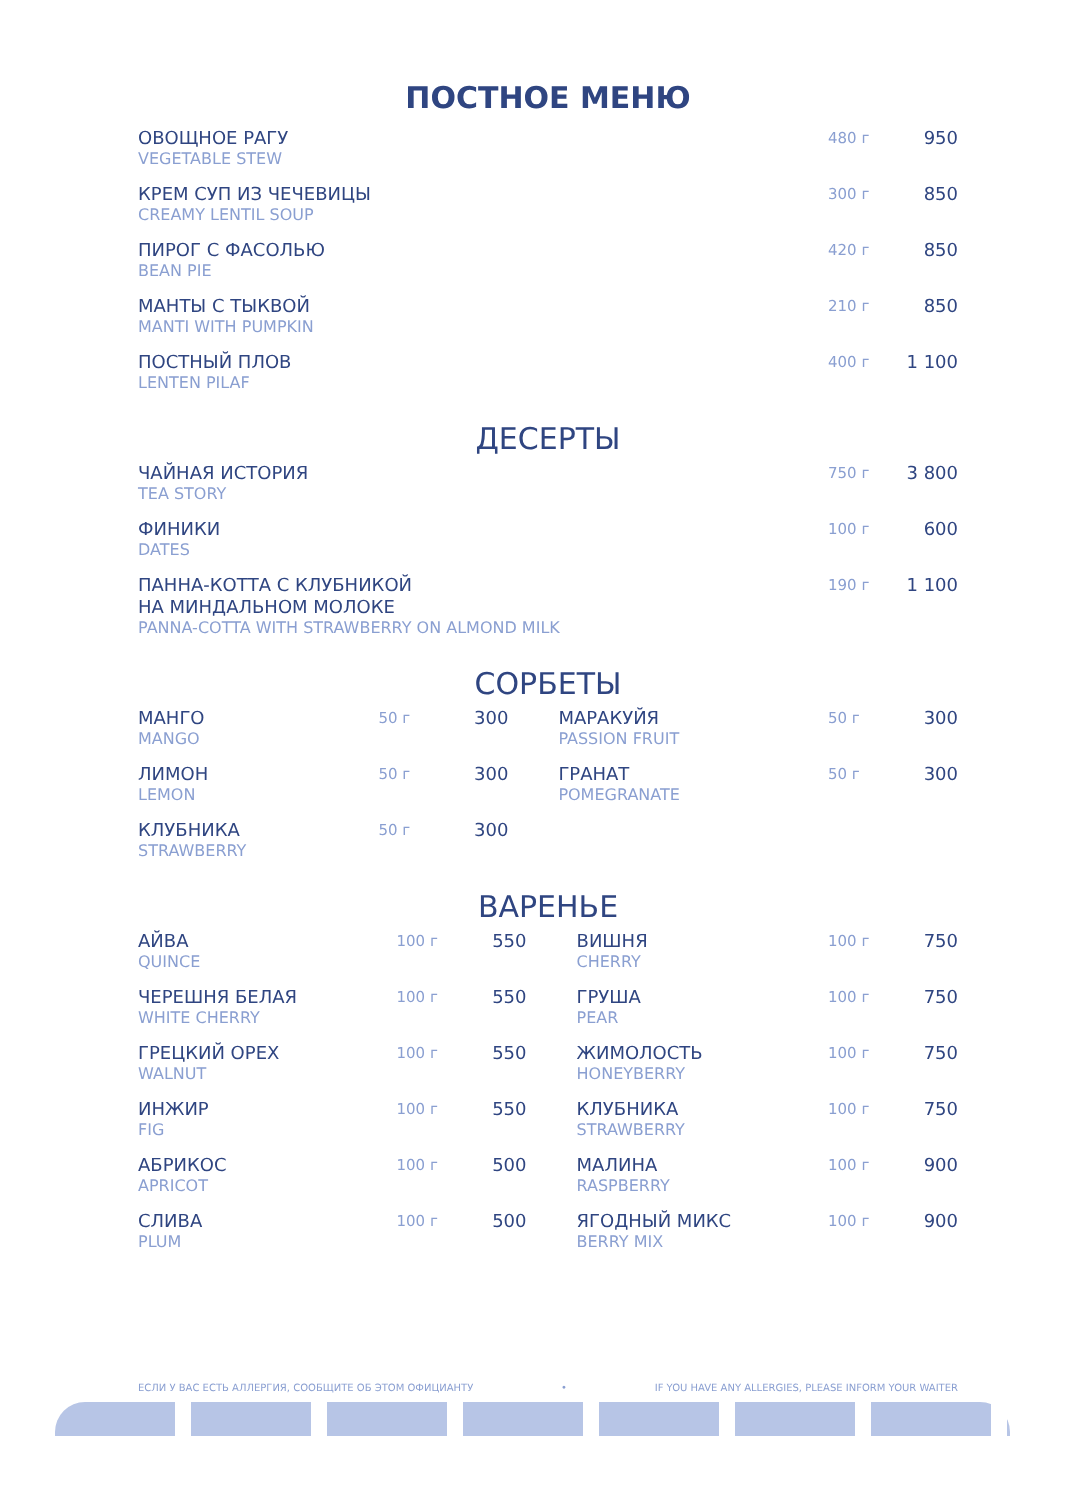ПОСТНОЕ МЕНЮ
| ОВОЩНОЕ РАГУ VEGETABLE STEW | 480 г | 950 |
| КРЕМ СУП ИЗ ЧЕЧЕВИЦЫ CREAMY LENTIL SOUP | 300 г | 850 |
| ПИРОГ С ФАСОЛЬЮ BEAN PIE | 420 г | 850 |
| МАНТЫ С ТЫКВОЙ MANTI WITH PUMPKIN | 210 г | 850 |
| ПОСТНЫЙ ПЛОВ LENTEN PILAF | 400 г | 1 100 |
ДЕСЕРТЫ
| ЧАЙНАЯ ИСТОРИЯ TEA STORY | 750 г | 3 800 |
| ФИНИКИ DATES | 100 г | 600 |
| ПАННА-КОТТА С КЛУБНИКОЙ НА МИНДАЛЬНОМ МОЛОКЕ PANNA-COTTA WITH STRAWBERRY ON ALMOND MILK | 190 г | 1 100 |
СОРБЕТЫ
| МАНГО MANGO | 50 г | 300 | | МАРАКУЙЯ PASSION FRUIT | 50 г | 300 |
| ЛИМОН LEMON | 50 г | 300 | | ГРАНАТ POMEGRANATE | 50 г | 300 |
| КЛУБНИКА STRAWBERRY | 50 г | 300 | | | | |
ВАРЕНЬЕ
| АЙВА QUINCE | 100 г | 550 | | ВИШНЯ CHERRY | 100 г | 750 |
| ЧЕРЕШНЯ БЕЛАЯ WHITE CHERRY | 100 г | 550 | | ГРУША PEAR | 100 г | 750 |
| ГРЕЦКИЙ ОРЕХ WALNUT | 100 г | 550 | | ЖИМОЛОСТЬ HONEYBERRY | 100 г | 750 |
| ИНЖИР FIG | 100 г | 550 | | КЛУБНИКА STRAWBERRY | 100 г | 750 |
| АБРИКОС APRICOT | 100 г | 500 | | МАЛИНА RASPBERRY | 100 г | 900 |
| СЛИВА PLUM | 100 г | 500 | | ЯГОДНЫЙ МИКС BERRY MIX | 100 г | 900 |
ЕСЛИ У ВАС ЕСТЬ АЛЛЕРГИЯ, СООБЩИТЕ ОБ ЭТОМ ОФИЦИАНТУ • IF YOU HAVE ANY ALLERGIES, PLEASE INFORM YOUR WAITER